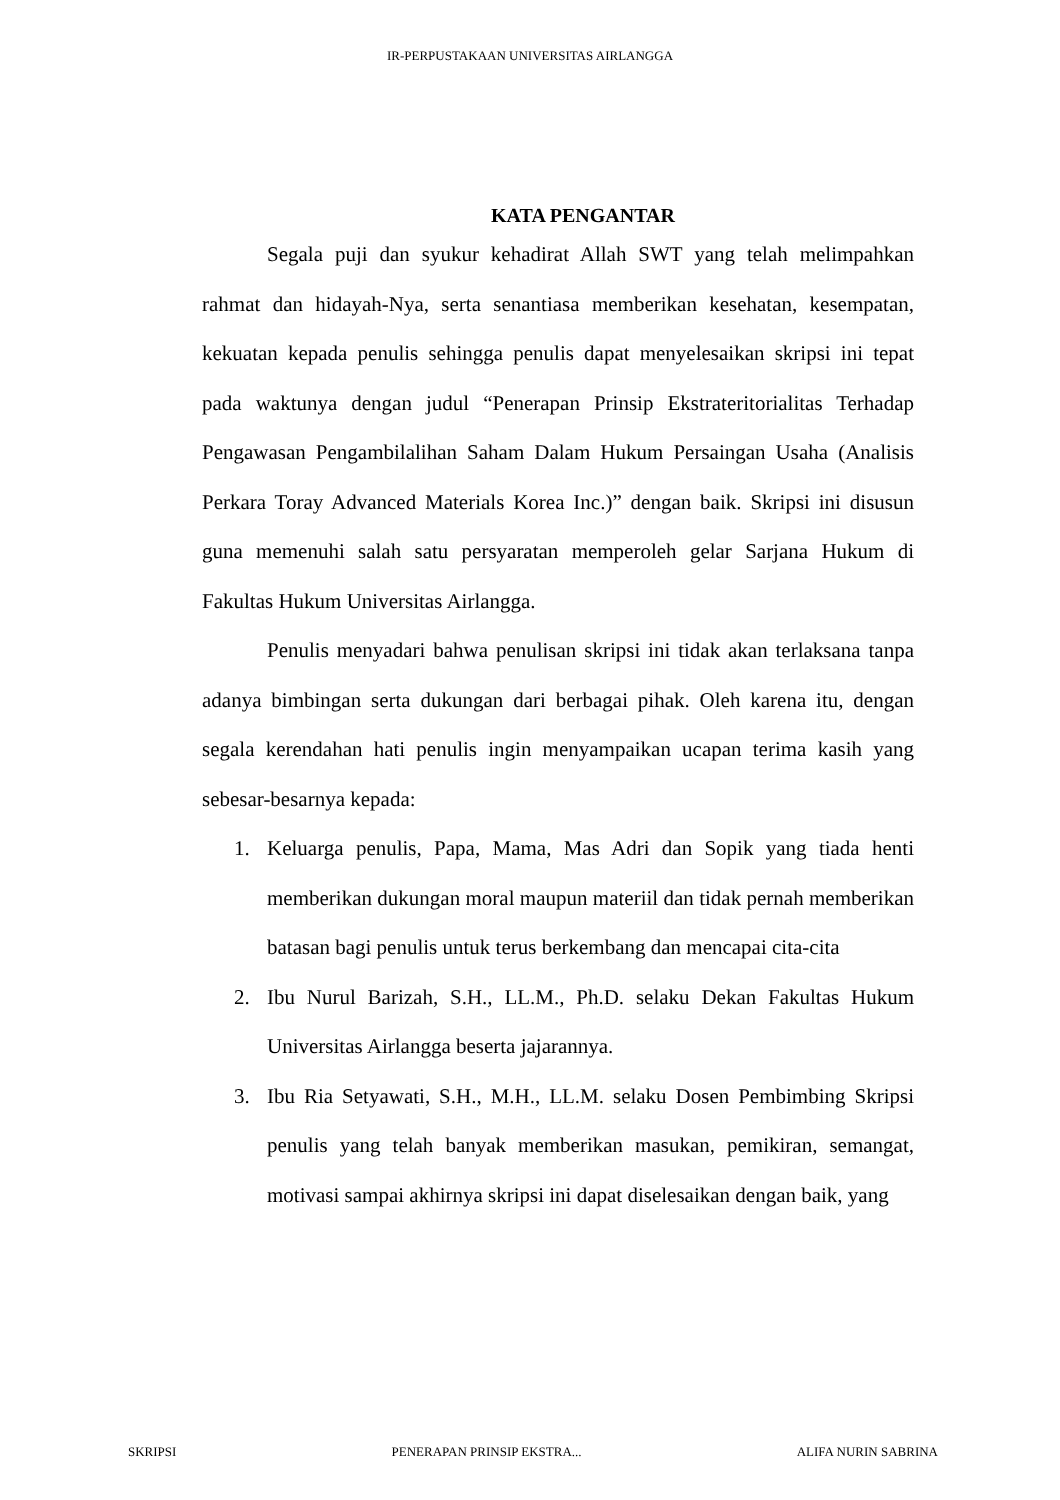IR-PERPUSTAKAAN UNIVERSITAS AIRLANGGA
KATA PENGANTAR
Segala puji dan syukur kehadirat Allah SWT yang telah melimpahkan rahmat dan hidayah-Nya, serta senantiasa memberikan kesehatan, kesempatan, kekuatan kepada penulis sehingga penulis dapat menyelesaikan skripsi ini tepat pada waktunya dengan judul “Penerapan Prinsip Ekstrateritorialitas Terhadap Pengawasan Pengambilalihan Saham Dalam Hukum Persaingan Usaha (Analisis Perkara Toray Advanced Materials Korea Inc.)” dengan baik. Skripsi ini disusun guna memenuhi salah satu persyaratan memperoleh gelar Sarjana Hukum di Fakultas Hukum Universitas Airlangga.
Penulis menyadari bahwa penulisan skripsi ini tidak akan terlaksana tanpa adanya bimbingan serta dukungan dari berbagai pihak. Oleh karena itu, dengan segala kerendahan hati penulis ingin menyampaikan ucapan terima kasih yang sebesar-besarnya kepada:
1. Keluarga penulis, Papa, Mama, Mas Adri dan Sopik yang tiada henti memberikan dukungan moral maupun materiil dan tidak pernah memberikan batasan bagi penulis untuk terus berkembang dan mencapai cita-cita
2. Ibu Nurul Barizah, S.H., LL.M., Ph.D. selaku Dekan Fakultas Hukum Universitas Airlangga beserta jajarannya.
3. Ibu Ria Setyawati, S.H., M.H., LL.M. selaku Dosen Pembimbing Skripsi penulis yang telah banyak memberikan masukan, pemikiran, semangat, motivasi sampai akhirnya skripsi ini dapat diselesaikan dengan baik, yang
SKRIPSI PENERAPAN PRINSIP EKSTRA... ALIFA NURIN SABRINA